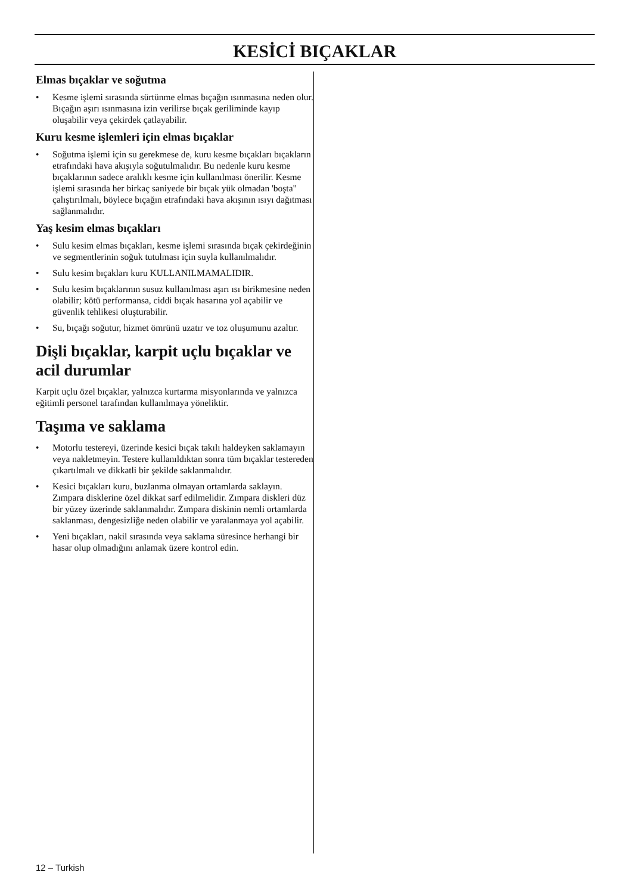KESİCİ BIÇAKLAR
Elmas bıçaklar ve soğutma
• Kesme işlemi sırasında sürtünme elmas bıçağın ısınmasına neden olur. Bıçağın aşırı ısınmasına izin verilirse bıçak geriliminde kayıp oluşabilir veya çekirdek çatlayabilir.
Kuru kesme işlemleri için elmas bıçaklar
• Soğutma işlemi için su gerekmese de, kuru kesme bıçakları bıçakların etrafındaki hava akışıyla soğutulmalıdır. Bu nedenle kuru kesme bıçaklarının sadece aralıklı kesme için kullanılması önerilir. Kesme işlemi sırasında her birkaç saniyede bir bıçak yük olmadan 'boşta" çalıştırılmalı, böylece bıçağın etrafındaki hava akışının ısıyı dağıtması sağlanmalıdır.
Yaş kesim elmas bıçakları
• Sulu kesim elmas bıçakları, kesme işlemi sırasında bıçak çekirdeğinin ve segmentlerinin soğuk tutulması için suyla kullanılmalıdır.
• Sulu kesim bıçakları kuru KULLANILMAMALIDIR.
• Sulu kesim bıçaklarının susuz kullanılması aşırı ısı birikmesine neden olabilir; kötü performansa, ciddi bıçak hasarına yol açabilir ve güvenlik tehlikesi oluşturabilir.
• Su, bıçağı soğutur, hizmet ömrünü uzatır ve toz oluşumunu azaltır.
Dişli bıçaklar, karpit uçlu bıçaklar ve acil durumlar
Karpit uçlu özel bıçaklar, yalnızca kurtarma misyonlarında ve yalnızca eğitimli personel tarafından kullanılmaya yöneliktir.
Taşıma ve saklama
• Motorlu testereyi, üzerinde kesici bıçak takılı haldeyken saklamayın veya nakletmeyin. Testere kullanıldıktan sonra tüm bıçaklar testereden çıkartılmalı ve dikkatli bir şekilde saklanmalıdır.
• Kesici bıçakları kuru, buzlanma olmayan ortamlarda saklayın. Zımpara disklerine özel dikkat sarf edilmelidir. Zımpara diskleri düz bir yüzey üzerinde saklanmalıdır. Zımpara diskinin nemli ortamlarda saklanması, dengesizliğe neden olabilir ve yaralanmaya yol açabilir.
• Yeni bıçakları, nakil sırasında veya saklama süresince herhangi bir hasar olup olmadığını anlamak üzere kontrol edin.
12 – Turkish